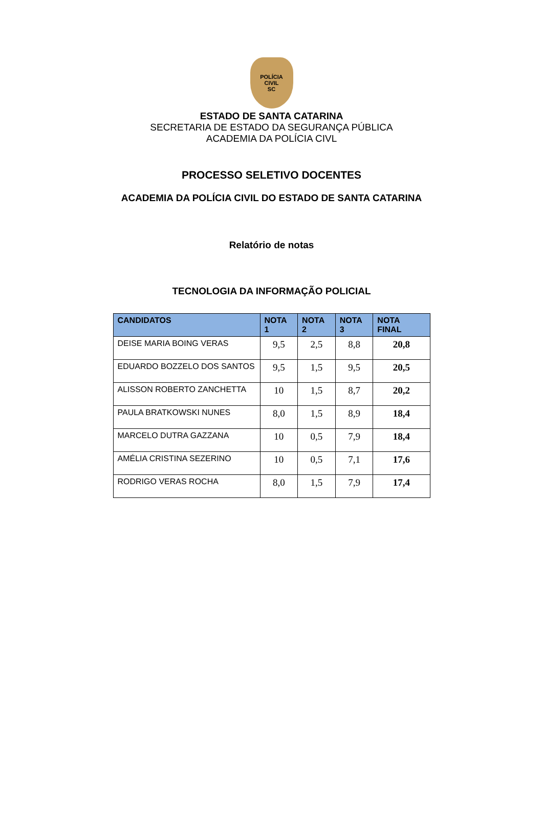POLÍCIA
CIVIL
SC
ESTADO DE SANTA CATARINA
SECRETARIA DE ESTADO DA SEGURANÇA PÚBLICA
ACADEMIA DA POLÍCIA CIVL
PROCESSO SELETIVO DOCENTES
ACADEMIA DA POLÍCIA CIVIL DO ESTADO DE SANTA CATARINA
Relatório de notas
TECNOLOGIA DA INFORMAÇÃO POLICIAL
| CANDIDATOS | NOTA 1 | NOTA 2 | NOTA 3 | NOTA FINAL |
| --- | --- | --- | --- | --- |
| DEISE MARIA BOING VERAS | 9,5 | 2,5 | 8,8 | 20,8 |
| EDUARDO BOZZELO DOS SANTOS | 9,5 | 1,5 | 9,5 | 20,5 |
| ALISSON ROBERTO ZANCHETTA | 10 | 1,5 | 8,7 | 20,2 |
| PAULA BRATKOWSKI NUNES | 8,0 | 1,5 | 8,9 | 18,4 |
| MARCELO DUTRA GAZZANA | 10 | 0,5 | 7,9 | 18,4 |
| AMÉLIA CRISTINA SEZERINO | 10 | 0,5 | 7,1 | 17,6 |
| RODRIGO VERAS ROCHA | 8,0 | 1,5 | 7,9 | 17,4 |